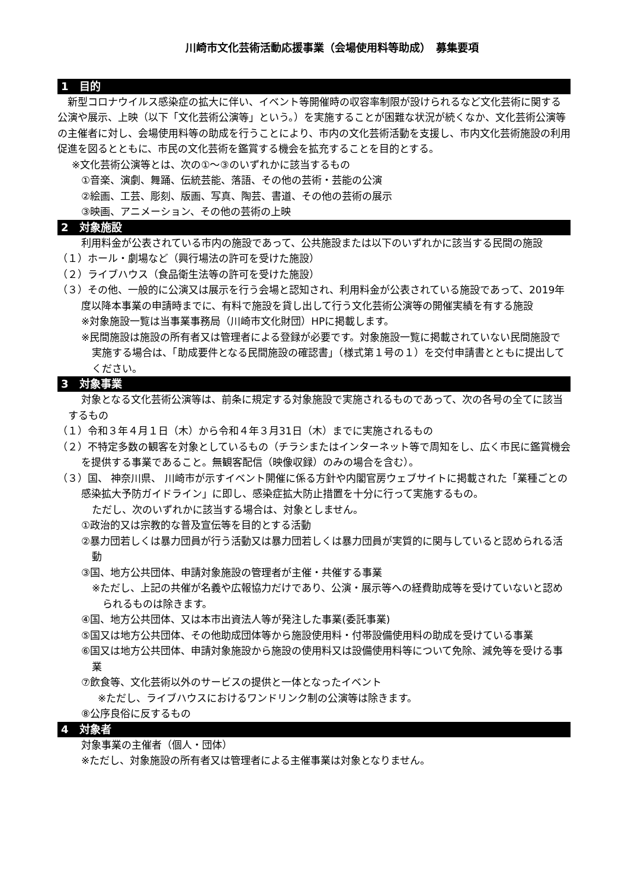川崎市文化芸術活動応援事業（会場使用料等助成）　募集要項
1　目的
　新型コロナウイルス感染症の拡大に伴い、イベント等開催時の収容率制限が設けられるなど文化芸術に関する公演や展示、上映（以下「文化芸術公演等」という。）を実施することが困難な状況が続くなか、文化芸術公演等の主催者に対し、会場使用料等の助成を行うことにより、市内の文化芸術活動を支援し、市内文化芸術施設の利用促進を図るとともに、市民の文化芸術を鑑賞する機会を拡充することを目的とする。
※文化芸術公演等とは、次の①～③のいずれかに該当するもの
①音楽、演劇、舞踊、伝統芸能、落語、その他の芸術・芸能の公演
②絵画、工芸、彫刻、版画、写真、陶芸、書道、その他の芸術の展示
③映画、アニメーション、その他の芸術の上映
2　対象施設
利用料金が公表されている市内の施設であって、公共施設または以下のいずれかに該当する民間の施設
（１）ホール・劇場など（興行場法の許可を受けた施設）
（２）ライブハウス（食品衛生法等の許可を受けた施設）
（３）その他、一般的に公演又は展示を行う会場と認知され、利用料金が公表されている施設であって、2019年度以降本事業の申請時までに、有料で施設を貸し出して行う文化芸術公演等の開催実績を有する施設
※対象施設一覧は当事業事務局（川崎市文化財団）HPに掲載します。
※民間施設は施設の所有者又は管理者による登録が必要です。対象施設一覧に掲載されていない民間施設で実施する場合は、「助成要件となる民間施設の確認書」（様式第１号の１）を交付申請書とともに提出してください。
3　対象事業
対象となる文化芸術公演等は、前条に規定する対象施設で実施されるものであって、次の各号の全てに該当するもの
（１）令和３年４月１日（木）から令和４年３月31日（木）までに実施されるもの
（２）不特定多数の観客を対象としているもの（チラシまたはインターネット等で周知をし、広く市民に鑑賞機会を提供する事業であること。無観客配信（映像収録）のみの場合を含む）。
（３）国、 神奈川県、 川崎市が示すイベント開催に係る方針や内閣官房ウェブサイトに掲載された「業種ごとの感染拡大予防ガイドライン」に即し、感染症拡大防止措置を十分に行って実施するもの。
ただし、次のいずれかに該当する場合は、対象としません。
①政治的又は宗教的な普及宣伝等を目的とする活動
②暴力団若しくは暴力団員が行う活動又は暴力団若しくは暴力団員が実質的に関与していると認められる活動
③国、地方公共団体、申請対象施設の管理者が主催・共催する事業
※ただし、上記の共催が名義や広報協力だけであり、公演・展示等への経費助成等を受けていないと認められるものは除きます。
④国、地方公共団体、又は本市出資法人等が発注した事業(委託事業)
⑤国又は地方公共団体、その他助成団体等から施設使用料・付帯設備使用料の助成を受けている事業
⑥国又は地方公共団体、申請対象施設から施設の使用料又は設備使用料等について免除、減免等を受ける事業
⑦飲食等、文化芸術以外のサービスの提供と一体となったイベント
※ただし、ライブハウスにおけるワンドリンク制の公演等は除きます。
⑧公序良俗に反するもの
4　対象者
対象事業の主催者（個人・団体）
※ただし、対象施設の所有者又は管理者による主催事業は対象となりません。